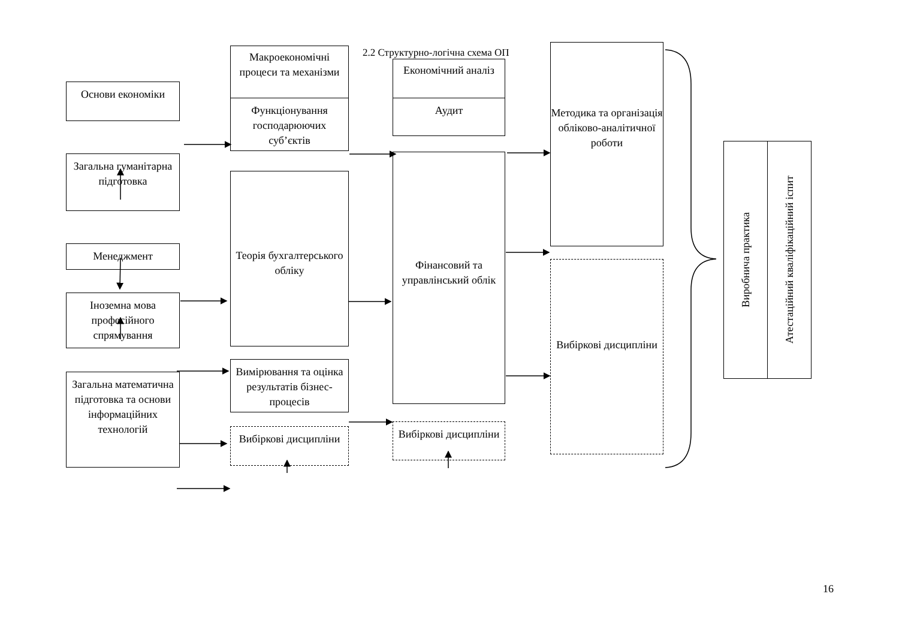2.2 Структурно-логічна схема ОП
Основи економіки
Загальна гуманітарна підготовка
Менеджмент
Іноземна мова професійного спрямування
Загальна математична підготовка та основи інформаційних технологій
Макроекономічні процеси та механізми
Функціонування господарюючих суб’єктів
Теорія бухгалтерського обліку
Вимірювання та оцінка результатів бізнес-процесів
Вибіркові дисципліни
Економічний аналіз
Аудит
Фінансовий та управлінський облік
Вибіркові дисципліни
Методика та організація обліково-аналітичної роботи
Вибіркові дисципліни
Виробнича практика
Атестаційний кваліфікаційний іспит
16